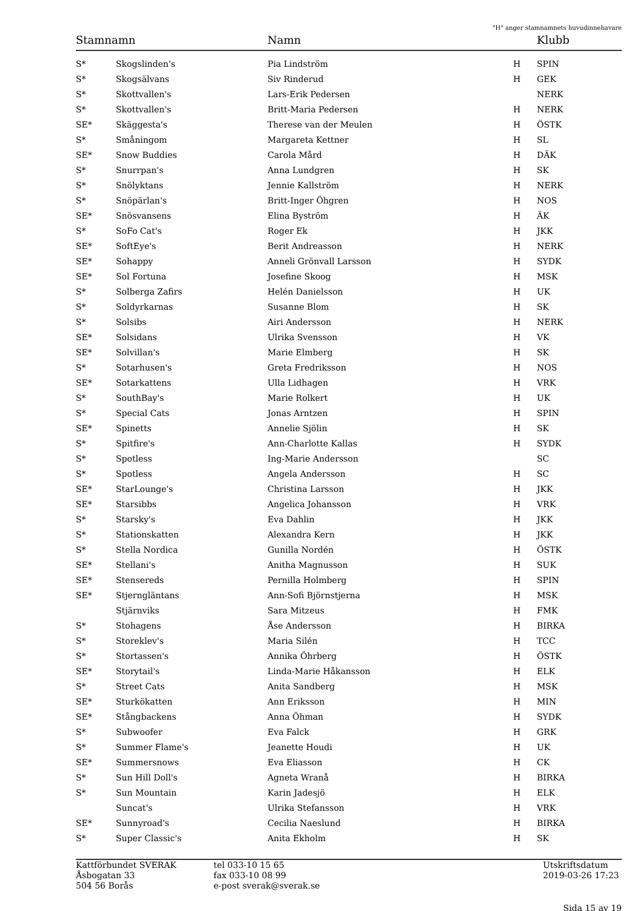"H" anger stamnamnets huvudinnehavare
| Stamnamn | | Namn | | Klubb |
| --- | --- | --- | --- | --- |
| S* | Skogslinden's | Pia Lindström | H | SPIN |
| S* | Skogsälvans | Siv Rinderud | H | GEK |
| S* | Skottvallen's | Lars-Erik Pedersen | | NERK |
| S* | Skottvallen's | Britt-Maria Pedersen | H | NERK |
| SE* | Skäggesta's | Therese van der Meulen | H | ÖSTK |
| S* | Småningom | Margareta Kettner | H | SL |
| SE* | Snow Buddies | Carola Mård | H | DÄK |
| S* | Snurrpan's | Anna Lundgren | H | SK |
| S* | Snölyktans | Jennie Kallström | H | NERK |
| S* | Snöpärlan's | Britt-Inger Öhgren | H | NOS |
| SE* | Snösvansens | Elina Byström | H | ÄK |
| S* | SoFo Cat's | Roger Ek | H | JKK |
| SE* | SoftEye's | Berit Andreasson | H | NERK |
| SE* | Sohappy | Anneli Grönvall Larsson | H | SYDK |
| SE* | Sol Fortuna | Josefine Skoog | H | MSK |
| S* | Solberga Zafirs | Helén Danielsson | H | UK |
| S* | Soldyrkarnas | Susanne Blom | H | SK |
| S* | Solsibs | Airi Andersson | H | NERK |
| SE* | Solsidans | Ulrika Svensson | H | VK |
| SE* | Solvillan's | Marie Elmberg | H | SK |
| S* | Sotarhusen's | Greta Fredriksson | H | NOS |
| SE* | Sotarkattens | Ulla Lidhagen | H | VRK |
| S* | SouthBay's | Marie Rolkert | H | UK |
| S* | Special Cats | Jonas Arntzen | H | SPIN |
| SE* | Spinetts | Annelie Sjölin | H | SK |
| S* | Spitfire's | Ann-Charlotte Kallas | H | SYDK |
| S* | Spotless | Ing-Marie Andersson | | SC |
| S* | Spotless | Angela Andersson | H | SC |
| SE* | StarLounge's | Christina Larsson | H | JKK |
| SE* | Starsibbs | Angelica Johansson | H | VRK |
| S* | Starsky's | Eva Dahlin | H | JKK |
| S* | Stationskatten | Alexandra Kern | H | JKK |
| S* | Stella Nordica | Gunilla Nordén | H | ÖSTK |
| SE* | Stellani's | Anitha Magnusson | H | SUK |
| SE* | Stensereds | Pernilla Holmberg | H | SPIN |
| SE* | Stjerngläntans | Ann-Sofi Björnstjerna | H | MSK |
| | Stjärnviks | Sara Mitzeus | H | FMK |
| S* | Stohagens | Åse Andersson | H | BIRKA |
| S* | Storeklev's | Maria Silén | H | TCC |
| S* | Stortassen's | Annika Öhrberg | H | ÖSTK |
| SE* | Storytail's | Linda-Marie Håkansson | H | ELK |
| S* | Street Cats | Anita Sandberg | H | MSK |
| SE* | Sturkökatten | Ann Eriksson | H | MIN |
| SE* | Stångbackens | Anna Öhman | H | SYDK |
| S* | Subwoofer | Eva Falck | H | GRK |
| S* | Summer Flame's | Jeanette Houdi | H | UK |
| SE* | Summersnows | Eva Eliasson | H | CK |
| S* | Sun Hill Doll's | Agneta Wranå | H | BIRKA |
| S* | Sun Mountain | Karin Jadesjö | H | ELK |
| | Suncat's | Ulrika Stefansson | H | VRK |
| SE* | Sunnyroad's | Cecilia Naeslund | H | BIRKA |
| S* | Super Classic's | Anita Ekholm | H | SK |
Kattförbundet SVERAK
Åsbogatan 33
504 56 Borås
tel 033-10 15 65
fax 033-10 08 99
e-post sverak@sverak.se
Utskriftsdatum
2019-03-26 17:23
Sida 15 av 19